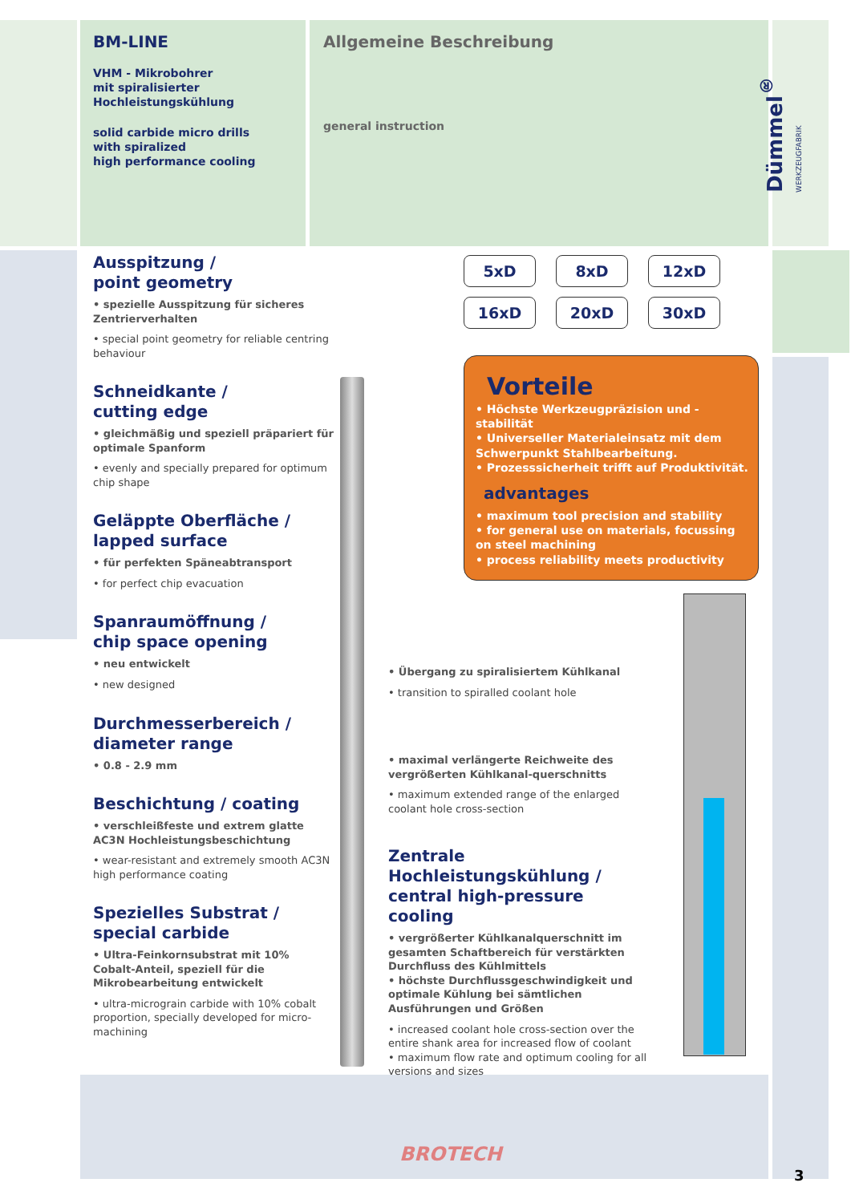BM-LINE
VHM - Mikrobohrer
mit spiralisierter
Hochleistungskühlung
solid carbide micro drills
with spiralized
high performance cooling
Allgemeine Beschreibung
general instruction
Dümmel<sup>®</sup> WERKZEUGFABRIK
Ausspitzung /
point geometry
• spezielle Ausspitzung für sicheres Zentrierverhalten
• special point geometry for reliable centring behaviour
Schneidkante /
cutting edge
• gleichmäßig und speziell präpariert für optimale Spanform
• evenly and specially prepared for optimum chip shape
Geläppte Oberfläche /
lapped surface
• für perfekten Späneabtransport
• for perfect chip evacuation
Spanraumöffnung /
chip space opening
• neu entwickelt
• new designed
Durchmesserbereich /
diameter range
• 0.8 - 2.9 mm
Beschichtung / coating
• verschleißfeste und extrem glatte AC3N Hochleistungsbeschichtung
• wear-resistant and extremely smooth AC3N high performance coating
Spezielles Substrat /
special carbide
• Ultra-Feinkornsubstrat mit 10% Cobalt-Anteil, speziell für die Mikrobearbeitung entwickelt
• ultra-micrograin carbide with 10% cobalt proportion, specially developed for micro-machining
5xD 8xD 12xD 16xD 20xD 30xD
Vorteile
• Höchste Werkzeugpräzision und -stabilität
• Universeller Materialeinsatz mit dem Schwerpunkt Stahlbearbeitung.
• Prozesssicherheit trifft auf Produktivität.
advantages
• maximum tool precision and stability
• for general use on materials, focussing on steel machining
• process reliability meets productivity
• Übergang zu spiralisiertem Kühlkanal
• transition to spiralled coolant hole
• maximal verlängerte Reichweite des vergrößerten Kühlkanal-querschnitts
• maximum extended range of the enlarged coolant hole cross-section
Zentrale Hochleistungskühlung /
central high-pressure cooling
• vergrößerter Kühlkanalquerschnitt im gesamten Schaftbereich für verstärkten Durchfluss des Kühlmittels
• höchste Durchflussgeschwindigkeit und optimale Kühlung bei sämtlichen Ausführungen und Größen
• increased coolant hole cross-section over the entire shank area for increased flow of coolant
• maximum flow rate and optimum cooling for all versions and sizes
BROTECH
3